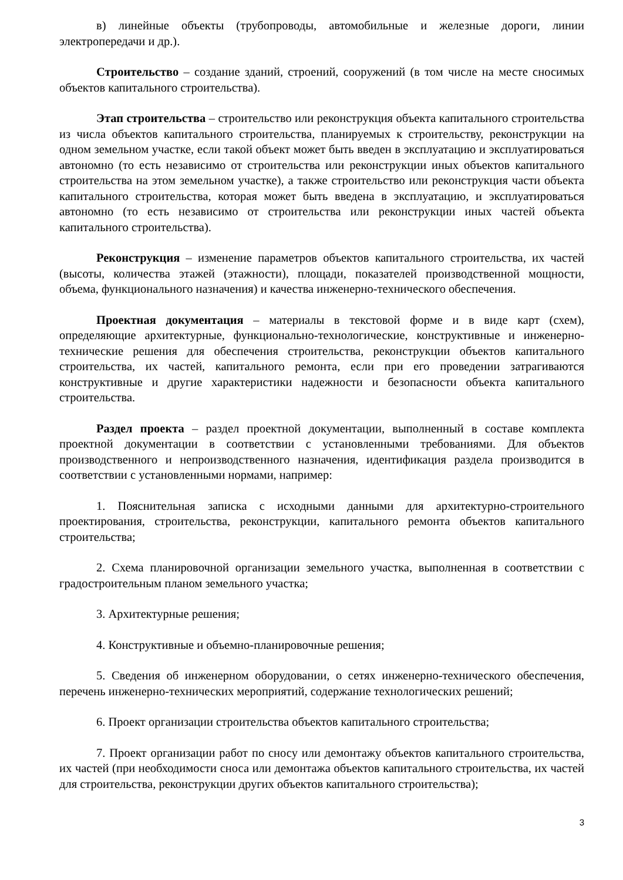в) линейные объекты (трубопроводы, автомобильные и железные дороги, линии электропередачи и др.).
Строительство – создание зданий, строений, сооружений (в том числе на месте сносимых объектов капитального строительства).
Этап строительства – строительство или реконструкция объекта капитального строительства из числа объектов капитального строительства, планируемых к строительству, реконструкции на одном земельном участке, если такой объект может быть введен в эксплуатацию и эксплуатироваться автономно (то есть независимо от строительства или реконструкции иных объектов капитального строительства на этом земельном участке), а также строительство или реконструкция части объекта капитального строительства, которая может быть введена в эксплуатацию, и эксплуатироваться автономно (то есть независимо от строительства или реконструкции иных частей объекта капитального строительства).
Реконструкция – изменение параметров объектов капитального строительства, их частей (высоты, количества этажей (этажности), площади, показателей производственной мощности, объема, функционального назначения) и качества инженерно-технического обеспечения.
Проектная документация – материалы в текстовой форме и в виде карт (схем), определяющие архитектурные, функционально-технологические, конструктивные и инженерно-технические решения для обеспечения строительства, реконструкции объектов капитального строительства, их частей, капитального ремонта, если при его проведении затрагиваются конструктивные и другие характеристики надежности и безопасности объекта капитального строительства.
Раздел проекта – раздел проектной документации, выполненный в составе комплекта проектной документации в соответствии с установленными требованиями. Для объектов производственного и непроизводственного назначения, идентификация раздела производится в соответствии с установленными нормами, например:
1. Пояснительная записка с исходными данными для архитектурно-строительного проектирования, строительства, реконструкции, капитального ремонта объектов капитального строительства;
2. Схема планировочной организации земельного участка, выполненная в соответствии с градостроительным планом земельного участка;
3. Архитектурные решения;
4. Конструктивные и объемно-планировочные решения;
5. Сведения об инженерном оборудовании, о сетях инженерно-технического обеспечения, перечень инженерно-технических мероприятий, содержание технологических решений;
6. Проект организации строительства объектов капитального строительства;
7. Проект организации работ по сносу или демонтажу объектов капитального строительства, их частей (при необходимости сноса или демонтажа объектов капитального строительства, их частей для строительства, реконструкции других объектов капитального строительства);
3